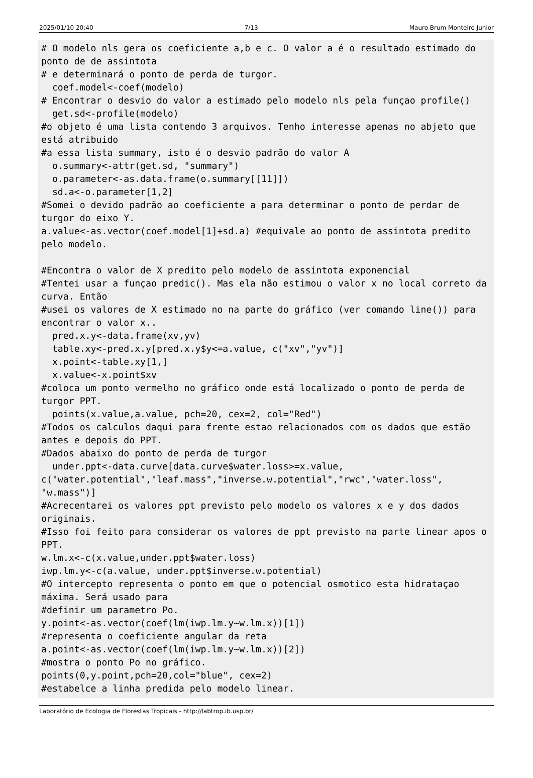2025/01/10 20:40 7/13 Mauro Brum Monteiro Junior
# O modelo nls gera os coeficiente a,b e c. O valor a é o resultado estimado do ponto de de assintota
# e determinará o ponto de perda de turgor.
  coef.model<-coef(modelo)
# Encontrar o desvio do valor a estimado pelo modelo nls pela funçao profile()
  get.sd<-profile(modelo)
#o objeto é uma lista contendo 3 arquivos. Tenho interesse apenas no abjeto que está atribuido
#a essa lista summary, isto é o desvio padrão do valor A
  o.summary<-attr(get.sd, "summary")
  o.parameter<-as.data.frame(o.summary[[11]])
  sd.a<-o.parameter[1,2]
#Somei o devido padrão ao coeficiente a para determinar o ponto de perdar de turgor do eixo Y.
a.value<-as.vector(coef.model[1]+sd.a) #equivale ao ponto de assintota predito pelo modelo.

#Encontra o valor de X predito pelo modelo de assintota exponencial
#Tentei usar a funçao predic(). Mas ela não estimou o valor x no local correto da curva. Então
#usei os valores de X estimado no na parte do gráfico (ver comando line()) para encontrar o valor x..
  pred.x.y<-data.frame(xv,yv)
  table.xy<-pred.x.y[pred.x.y$y<=a.value, c("xv","yv")]
  x.point<-table.xy[1,]
  x.value<-x.point$xv
#coloca um ponto vermelho no gráfico onde está localizado o ponto de perda de  turgor PPT.
  points(x.value,a.value, pch=20, cex=2, col="Red")
#Todos os calculos daqui para frente estao relacionados com os dados que estão antes e depois do PPT.
#Dados abaixo do ponto de perda de turgor
  under.ppt<-data.curve[data.curve$water.loss>=x.value,
c("water.potential","leaf.mass","inverse.w.potential","rwc","water.loss",
"w.mass")]
#Acrecentarei os valores ppt previsto pelo modelo os valores x e y dos dados originais.
#Isso foi feito para considerar os valores de ppt previsto na parte linear apos o PPT.
w.lm.x<-c(x.value,under.ppt$water.loss)
iwp.lm.y<-c(a.value, under.ppt$inverse.w.potential)
#O intercepto representa o ponto em que o potencial osmotico esta hidrataçao máxima. Será usado para
#definir um parametro Po.
y.point<-as.vector(coef(lm(iwp.lm.y~w.lm.x))[1])
#representa o coeficiente angular da reta
a.point<-as.vector(coef(lm(iwp.lm.y~w.lm.x))[2])
#mostra o ponto Po no gráfico.
points(0,y.point,pch=20,col="blue", cex=2)
#estabelce a linha predida pelo modelo linear.
Laboratório de Ecologia de Florestas Tropicais - http://labtrop.ib.usp.br/